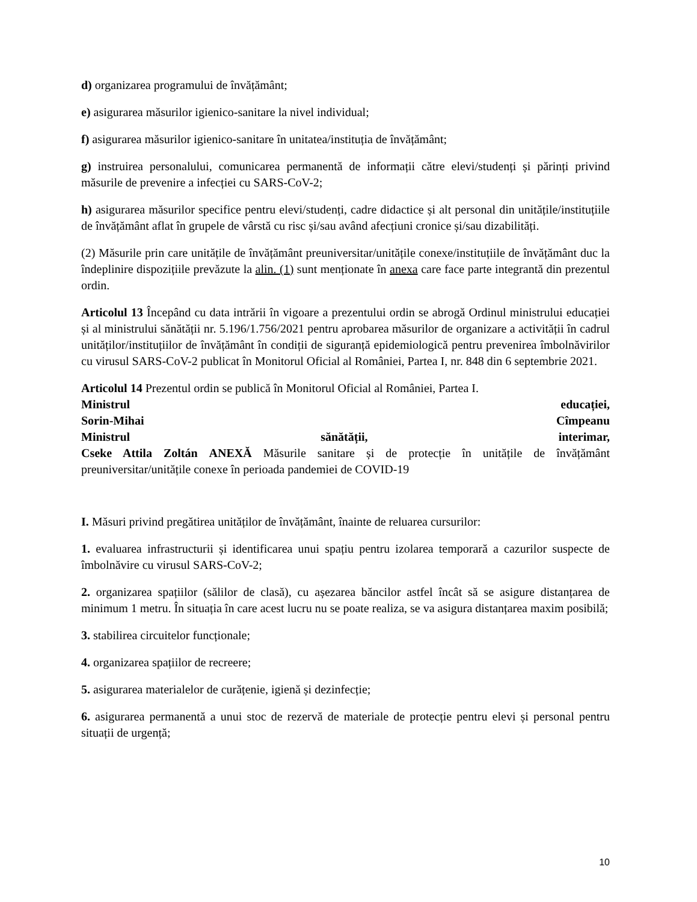d) organizarea programului de învățământ;
e) asigurarea măsurilor igienico-sanitare la nivel individual;
f) asigurarea măsurilor igienico-sanitare în unitatea/instituția de învățământ;
g) instruirea personalului, comunicarea permanentă de informații către elevi/studenți și părinți privind măsurile de prevenire a infecției cu SARS-CoV-2;
h) asigurarea măsurilor specifice pentru elevi/studenți, cadre didactice și alt personal din unitățile/instituțiile de învățământ aflat în grupele de vârstă cu risc și/sau având afecțiuni cronice și/sau dizabilități.
(2) Măsurile prin care unitățile de învățământ preuniversitar/unitățile conexe/instituțiile de învățământ duc la îndeplinire dispozițiile prevăzute la alin. (1) sunt menționate în anexa care face parte integrantă din prezentul ordin.
Articolul 13 Începând cu data intrării în vigoare a prezentului ordin se abrogă Ordinul ministrului educației și al ministrului sănătății nr. 5.196/1.756/2021 pentru aprobarea măsurilor de organizare a activității în cadrul unităților/instituțiilor de învățământ în condiții de siguranță epidemiologică pentru prevenirea îmbolnăvirilor cu virusul SARS-CoV-2 publicat în Monitorul Oficial al României, Partea I, nr. 848 din 6 septembrie 2021.
Articolul 14 Prezentul ordin se publică în Monitorul Oficial al României, Partea I.
Ministrul educației,
Sorin-Mihai Cîmpeanu
Ministrul sănătății, interimar,
Cseke Attila Zoltán ANEXĂ Măsurile sanitare și de protecție în unitățile de învățământ preuniversitar/unitățile conexe în perioada pandemiei de COVID-19
I. Măsuri privind pregătirea unităților de învățământ, înainte de reluarea cursurilor:
1. evaluarea infrastructurii și identificarea unui spațiu pentru izolarea temporară a cazurilor suspecte de îmbolnăvire cu virusul SARS-CoV-2;
2. organizarea spațiilor (sălilor de clasă), cu așezarea băncilor astfel încât să se asigure distanțarea de minimum 1 metru. În situația în care acest lucru nu se poate realiza, se va asigura distanțarea maxim posibilă;
3. stabilirea circuitelor funcționale;
4. organizarea spațiilor de recreere;
5. asigurarea materialelor de curățenie, igienă și dezinfecție;
6. asigurarea permanentă a unui stoc de rezervă de materiale de protecție pentru elevi și personal pentru situații de urgență;
10